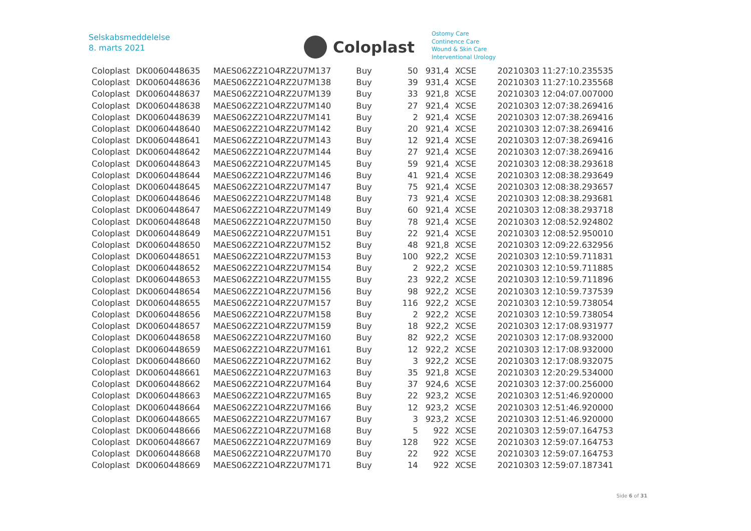Selskabsmeddelelse
8. marts 2021
Coloplast
Ostomy Care
Continence Care
Wound & Skin Care
Interventional Urology
| Coloplast | DK0060448635 | MAES062Z21O4RZ2U7M137 | Buy | 50 | 931,4 | XCSE | 20210303 11:27:10.235535 |
| Coloplast | DK0060448636 | MAES062Z21O4RZ2U7M138 | Buy | 39 | 931,4 | XCSE | 20210303 11:27:10.235568 |
| Coloplast | DK0060448637 | MAES062Z21O4RZ2U7M139 | Buy | 33 | 921,8 | XCSE | 20210303 12:04:07.007000 |
| Coloplast | DK0060448638 | MAES062Z21O4RZ2U7M140 | Buy | 27 | 921,4 | XCSE | 20210303 12:07:38.269416 |
| Coloplast | DK0060448639 | MAES062Z21O4RZ2U7M141 | Buy | 2 | 921,4 | XCSE | 20210303 12:07:38.269416 |
| Coloplast | DK0060448640 | MAES062Z21O4RZ2U7M142 | Buy | 20 | 921,4 | XCSE | 20210303 12:07:38.269416 |
| Coloplast | DK0060448641 | MAES062Z21O4RZ2U7M143 | Buy | 12 | 921,4 | XCSE | 20210303 12:07:38.269416 |
| Coloplast | DK0060448642 | MAES062Z21O4RZ2U7M144 | Buy | 27 | 921,4 | XCSE | 20210303 12:07:38.269416 |
| Coloplast | DK0060448643 | MAES062Z21O4RZ2U7M145 | Buy | 59 | 921,4 | XCSE | 20210303 12:08:38.293618 |
| Coloplast | DK0060448644 | MAES062Z21O4RZ2U7M146 | Buy | 41 | 921,4 | XCSE | 20210303 12:08:38.293649 |
| Coloplast | DK0060448645 | MAES062Z21O4RZ2U7M147 | Buy | 75 | 921,4 | XCSE | 20210303 12:08:38.293657 |
| Coloplast | DK0060448646 | MAES062Z21O4RZ2U7M148 | Buy | 73 | 921,4 | XCSE | 20210303 12:08:38.293681 |
| Coloplast | DK0060448647 | MAES062Z21O4RZ2U7M149 | Buy | 60 | 921,4 | XCSE | 20210303 12:08:38.293718 |
| Coloplast | DK0060448648 | MAES062Z21O4RZ2U7M150 | Buy | 78 | 921,4 | XCSE | 20210303 12:08:52.924802 |
| Coloplast | DK0060448649 | MAES062Z21O4RZ2U7M151 | Buy | 22 | 921,4 | XCSE | 20210303 12:08:52.950010 |
| Coloplast | DK0060448650 | MAES062Z21O4RZ2U7M152 | Buy | 48 | 921,8 | XCSE | 20210303 12:09:22.632956 |
| Coloplast | DK0060448651 | MAES062Z21O4RZ2U7M153 | Buy | 100 | 922,2 | XCSE | 20210303 12:10:59.711831 |
| Coloplast | DK0060448652 | MAES062Z21O4RZ2U7M154 | Buy | 2 | 922,2 | XCSE | 20210303 12:10:59.711885 |
| Coloplast | DK0060448653 | MAES062Z21O4RZ2U7M155 | Buy | 23 | 922,2 | XCSE | 20210303 12:10:59.711896 |
| Coloplast | DK0060448654 | MAES062Z21O4RZ2U7M156 | Buy | 98 | 922,2 | XCSE | 20210303 12:10:59.737539 |
| Coloplast | DK0060448655 | MAES062Z21O4RZ2U7M157 | Buy | 116 | 922,2 | XCSE | 20210303 12:10:59.738054 |
| Coloplast | DK0060448656 | MAES062Z21O4RZ2U7M158 | Buy | 2 | 922,2 | XCSE | 20210303 12:10:59.738054 |
| Coloplast | DK0060448657 | MAES062Z21O4RZ2U7M159 | Buy | 18 | 922,2 | XCSE | 20210303 12:17:08.931977 |
| Coloplast | DK0060448658 | MAES062Z21O4RZ2U7M160 | Buy | 82 | 922,2 | XCSE | 20210303 12:17:08.932000 |
| Coloplast | DK0060448659 | MAES062Z21O4RZ2U7M161 | Buy | 12 | 922,2 | XCSE | 20210303 12:17:08.932000 |
| Coloplast | DK0060448660 | MAES062Z21O4RZ2U7M162 | Buy | 3 | 922,2 | XCSE | 20210303 12:17:08.932075 |
| Coloplast | DK0060448661 | MAES062Z21O4RZ2U7M163 | Buy | 35 | 921,8 | XCSE | 20210303 12:20:29.534000 |
| Coloplast | DK0060448662 | MAES062Z21O4RZ2U7M164 | Buy | 37 | 924,6 | XCSE | 20210303 12:37:00.256000 |
| Coloplast | DK0060448663 | MAES062Z21O4RZ2U7M165 | Buy | 22 | 923,2 | XCSE | 20210303 12:51:46.920000 |
| Coloplast | DK0060448664 | MAES062Z21O4RZ2U7M166 | Buy | 12 | 923,2 | XCSE | 20210303 12:51:46.920000 |
| Coloplast | DK0060448665 | MAES062Z21O4RZ2U7M167 | Buy | 3 | 923,2 | XCSE | 20210303 12:51:46.920000 |
| Coloplast | DK0060448666 | MAES062Z21O4RZ2U7M168 | Buy | 5 | 922 | XCSE | 20210303 12:59:07.164753 |
| Coloplast | DK0060448667 | MAES062Z21O4RZ2U7M169 | Buy | 128 | 922 | XCSE | 20210303 12:59:07.164753 |
| Coloplast | DK0060448668 | MAES062Z21O4RZ2U7M170 | Buy | 22 | 922 | XCSE | 20210303 12:59:07.164753 |
| Coloplast | DK0060448669 | MAES062Z21O4RZ2U7M171 | Buy | 14 | 922 | XCSE | 20210303 12:59:07.187341 |
Side 6 of 31